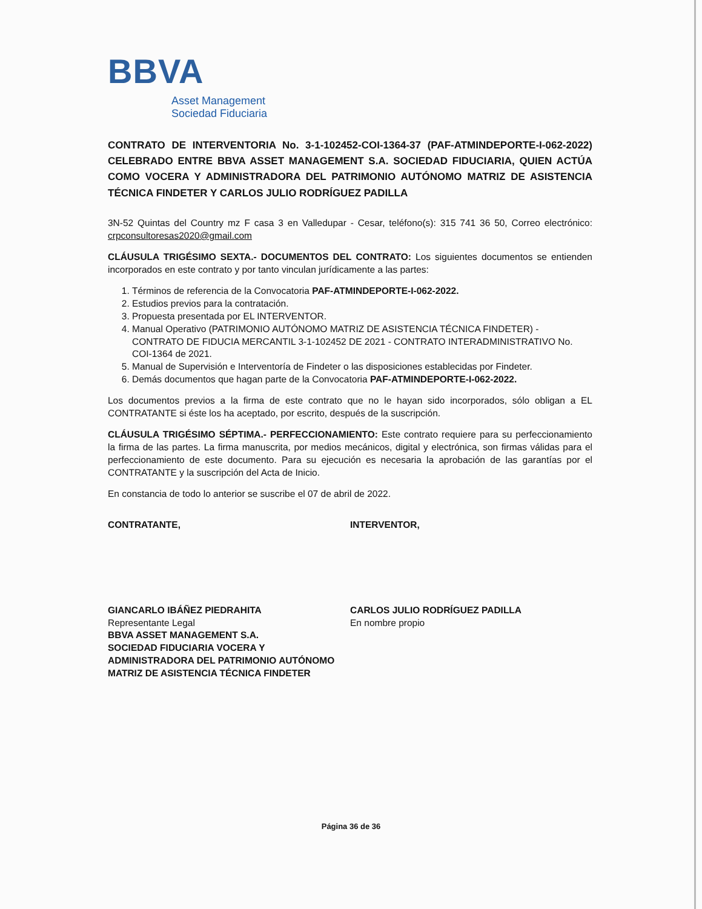BBVA
Asset Management
Sociedad Fiduciaria
CONTRATO DE INTERVENTORIA No. 3-1-102452-COI-1364-37 (PAF-ATMINDEPORTE-I-062-2022) CELEBRADO ENTRE BBVA ASSET MANAGEMENT S.A. SOCIEDAD FIDUCIARIA, QUIEN ACTÚA COMO VOCERA Y ADMINISTRADORA DEL PATRIMONIO AUTÓNOMO MATRIZ DE ASISTENCIA TÉCNICA FINDETER Y CARLOS JULIO RODRÍGUEZ PADILLA
3N-52 Quintas del Country mz F casa 3 en Valledupar - Cesar, teléfono(s): 315 741 36 50, Correo electrónico: crpconsultoresas2020@gmail.com
CLÁUSULA TRIGÉSIMO SEXTA.- DOCUMENTOS DEL CONTRATO: Los siguientes documentos se entienden incorporados en este contrato y por tanto vinculan jurídicamente a las partes:
1. Términos de referencia de la Convocatoria PAF-ATMINDEPORTE-I-062-2022.
2. Estudios previos para la contratación.
3. Propuesta presentada por EL INTERVENTOR.
4. Manual Operativo (PATRIMONIO AUTÓNOMO MATRIZ DE ASISTENCIA TÉCNICA FINDETER) - CONTRATO DE FIDUCIA MERCANTIL 3-1-102452 DE 2021 - CONTRATO INTERADMINISTRATIVO No. COI-1364 de 2021.
5. Manual de Supervisión e Interventoría de Findeter o las disposiciones establecidas por Findeter.
6. Demás documentos que hagan parte de la Convocatoria PAF-ATMINDEPORTE-I-062-2022.
Los documentos previos a la firma de este contrato que no le hayan sido incorporados, sólo obligan a EL CONTRATANTE si éste los ha aceptado, por escrito, después de la suscripción.
CLÁUSULA TRIGÉSIMO SÉPTIMA.- PERFECCIONAMIENTO: Este contrato requiere para su perfeccionamiento la firma de las partes. La firma manuscrita, por medios mecánicos, digital y electrónica, son firmas válidas para el perfeccionamiento de este documento. Para su ejecución es necesaria la aprobación de las garantías por el CONTRATANTE y la suscripción del Acta de Inicio.
En constancia de todo lo anterior se suscribe el 07 de abril de 2022.
CONTRATANTE,
GIANCARLO IBÁÑEZ PIEDRAHITA
Representante Legal
BBVA ASSET MANAGEMENT S.A.
SOCIEDAD FIDUCIARIA VOCERA Y
ADMINISTRADORA DEL PATRIMONIO AUTÓNOMO
MATRIZ DE ASISTENCIA TÉCNICA FINDETER
INTERVENTOR,
CARLOS JULIO RODRÍGUEZ PADILLA
En nombre propio
Página 36 de 36